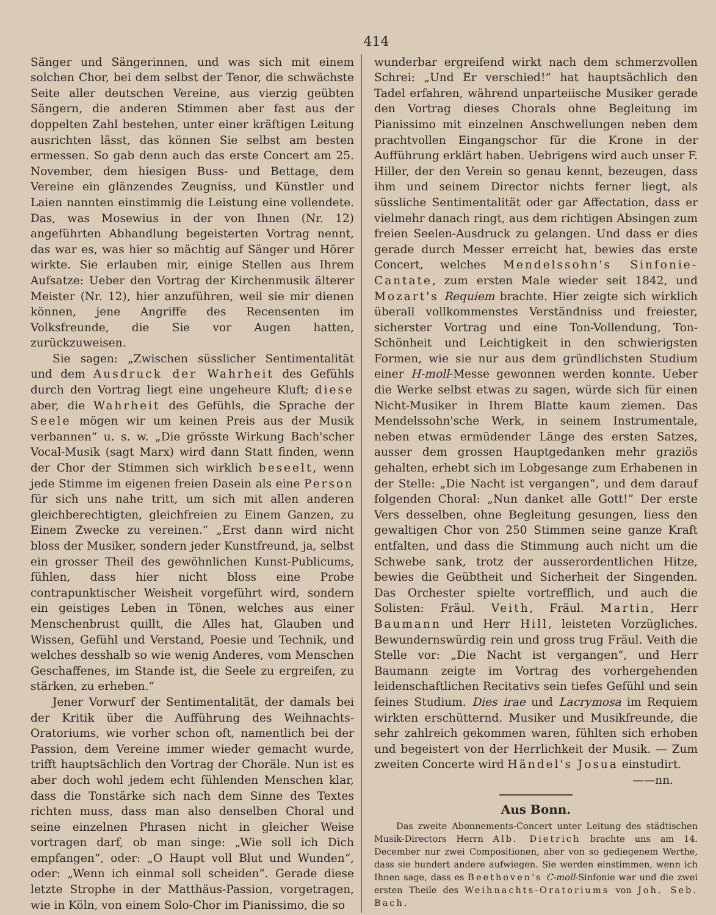414
Sänger und Sängerinnen, und was sich mit einem solchen Chor, bei dem selbst der Tenor, die schwächste Seite aller deutschen Vereine, aus vierzig geübten Sängern, die anderen Stimmen aber fast aus der doppelten Zahl bestehen, unter einer kräftigen Leitung ausrichten lässt, das können Sie selbst am besten ermessen. So gab denn auch das erste Concert am 25. November, dem hiesigen Buss- und Bettage, dem Vereine ein glänzendes Zeugniss, und Künstler und Laien nannten einstimmig die Leistung eine vollendete. Das, was Mosewius in der von Ihnen (Nr. 12) angeführten Abhandlung begeisterten Vortrag nennt, das war es, was hier so mächtig auf Sänger und Hörer wirkte. Sie erlauben mir, einige Stellen aus Ihrem Aufsatze: Ueber den Vortrag der Kirchenmusik älterer Meister (Nr. 12), hier anzuführen, weil sie mir dienen können, jene Angriffe des Recensenten im Volksfreunde, die Sie vor Augen hatten, zurückzuweisen.
Sie sagen: „Zwischen süsslicher Sentimentalität und dem Ausdruck der Wahrheit des Gefühls durch den Vortrag liegt eine ungeheure Kluft; diese aber, die Wahrheit des Gefühls, die Sprache der Seele mögen wir um keinen Preis aus der Musik verbannen“ u. s. w. „Die grösste Wirkung Bach'scher Vocal-Musik (sagt Marx) wird dann Statt finden, wenn der Chor der Stimmen sich wirklich beseelt, wenn jede Stimme im eigenen freien Dasein als eine Person für sich uns nahe tritt, um sich mit allen anderen gleichberechtigten, gleichfreien zu Einem Ganzen, zu Einem Zwecke zu vereinen.“ „Erst dann wird nicht bloss der Musiker, sondern jeder Kunstfreund, ja, selbst ein grosser Theil des gewöhnlichen Kunst-Publicums, fühlen, dass hier nicht bloss eine Probe contrapunktischer Weisheit vorgeführt wird, sondern ein geistiges Leben in Tönen, welches aus einer Menschenbrust quillt, die Alles hat, Glauben und Wissen, Gefühl und Verstand, Poesie und Technik, und welches desshalb so wie wenig Anderes, vom Menschen Geschaffenes, im Stande ist, die Seele zu ergreifen, zu stärken, zu erheben.“
Jener Vorwurf der Sentimentalität, der damals bei der Kritik über die Aufführung des Weihnachts-Oratoriums, wie vorher schon oft, namentlich bei der Passion, dem Vereine immer wieder gemacht wurde, trifft hauptsächlich den Vortrag der Choräle. Nun ist es aber doch wohl jedem echt fühlenden Menschen klar, dass die Tonstärke sich nach dem Sinne des Textes richten muss, dass man also denselben Choral und seine einzelnen Phrasen nicht in gleicher Weise vortragen darf, ob man singe: „Wie soll ich Dich empfangen“, oder: „O Haupt voll Blut und Wunden“, oder: „Wenn ich einmal soll scheiden“. Gerade diese letzte Strophe in der Matthäus-Passion, vorgetragen, wie in Köln, von einem Solo-Chor im Pianissimo, die so
wunderbar ergreifend wirkt nach dem schmerzvollen Schrei: „Und Er verschied!“ hat hauptsächlich den Tadel erfahren, während unparteiische Musiker gerade den Vortrag dieses Chorals ohne Begleitung im Pianissimo mit einzelnen Anschwellungen neben dem prachtvollen Eingangschor für die Krone in der Aufführung erklärt haben. Uebrigens wird auch unser F. Hiller, der den Verein so genau kennt, bezeugen, dass ihm und seinem Director nichts ferner liegt, als süssliche Sentimentalität oder gar Affectation, dass er vielmehr danach ringt, aus dem richtigen Absingen zum freien Seelen-Ausdruck zu gelangen. Und dass er dies gerade durch Messer erreicht hat, bewies das erste Concert, welches Mendelssohn's Sinfonie-Cantate, zum ersten Male wieder seit 1842, und Mozart's Requiem brachte. Hier zeigte sich wirklich überall vollkommenstes Verständniss und freiester, sicherster Vortrag und eine Ton-Vollendung, Ton-Schönheit und Leichtigkeit in den schwierigsten Formen, wie sie nur aus dem gründlichsten Studium einer H-moll-Messe gewonnen werden konnte. Ueber die Werke selbst etwas zu sagen, würde sich für einen Nicht-Musiker in Ihrem Blatte kaum ziemen. Das Mendelssohn'sche Werk, in seinem Instrumentale, neben etwas ermüdender Länge des ersten Satzes, ausser dem grossen Hauptgedanken mehr graziös gehalten, erhebt sich im Lobgesange zum Erhabenen in der Stelle: „Die Nacht ist vergangen“, und dem darauf folgenden Choral: „Nun danket alle Gott!“ Der erste Vers desselben, ohne Begleitung gesungen, liess den gewaltigen Chor von 250 Stimmen seine ganze Kraft entfalten, und dass die Stimmung auch nicht um die Schwebe sank, trotz der ausserordentlichen Hitze, bewies die Geübtheit und Sicherheit der Singenden. Das Orchester spielte vortrefflich, und auch die Solisten: Fräul. Veith, Fräul. Martin, Herr Baumann und Herr Hill, leisteten Vorzügliches. Bewundernswürdig rein und gross trug Fräul. Veith die Stelle vor: „Die Nacht ist vergangen“, und Herr Baumann zeigte im Vortrag des vorhergehenden leidenschaftlichen Recitativs sein tiefes Gefühl und sein feines Studium. Dies irae und Lacrymosa im Requiem wirkten erschütternd. Musiker und Musikfreunde, die sehr zahlreich gekommen waren, fühlten sich erhoben und begeistert von der Herrlichkeit der Musik. — Zum zweiten Concerte wird Händel's Josua einstudirt.
——nn.
Aus Bonn.
Das zweite Abonnements-Concert unter Leitung des städtischen Musik-Directors Herrn Alb. Dietrich brachte uns am 14. December nur zwei Compositionen, aber von so gediegenem Werthe, dass sie hundert andere aufwiegen. Sie werden einstimmen, wenn ich Ihnen sage, dass es Beethoven's C-moll-Sinfonie war und die zwei ersten Theile des Weihnachts-Oratoriums von Joh. Seb. Bach.